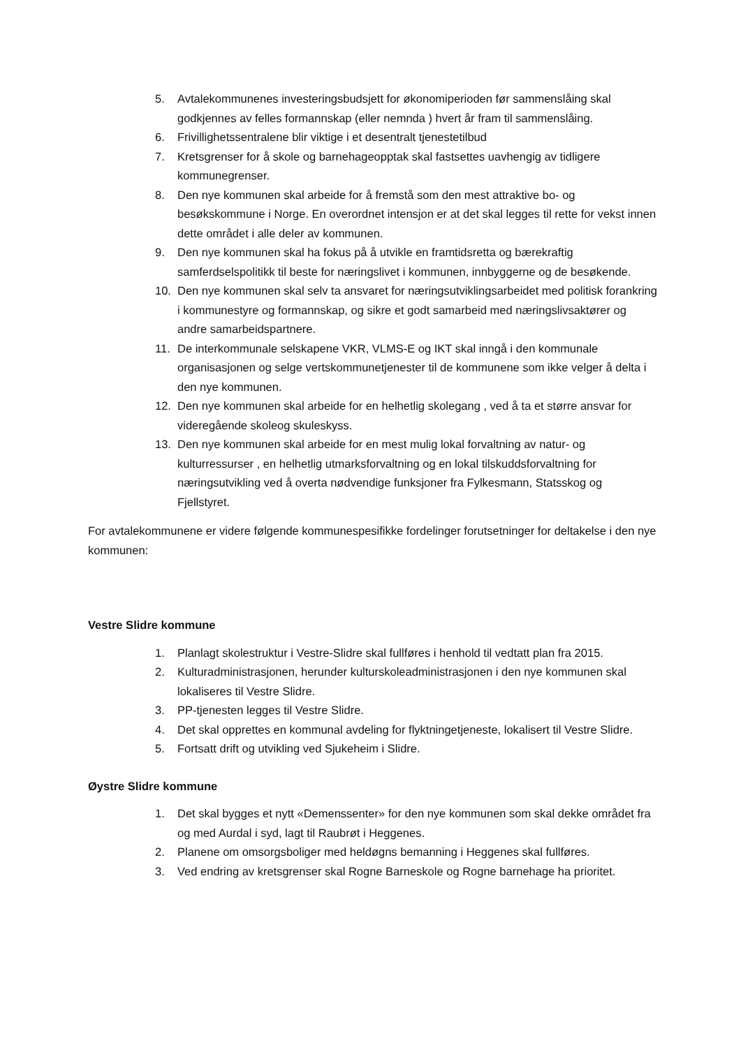5. Avtalekommunenes investeringsbudsjett for økonomiperioden før sammenslåing skal godkjennes av felles formannskap (eller nemnda ) hvert år fram til sammenslåing.
6. Frivillighetssentralene blir viktige i et desentralt tjenestetilbud
7. Kretsgrenser for å skole og barnehageopptak skal fastsettes uavhengig av tidligere kommunegrenser.
8. Den nye kommunen skal arbeide for å fremstå som den mest attraktive bo- og besøkskommune i Norge. En overordnet intensjon er at det skal legges til rette for vekst innen dette området i alle deler av kommunen.
9. Den nye kommunen skal ha fokus på å utvikle en framtidsretta og bærekraftig samferdselspolitikk til beste for næringslivet i kommunen, innbyggerne og de besøkende.
10. Den nye kommunen skal selv ta ansvaret for næringsutviklingsarbeidet med politisk forankring i kommunestyre og formannskap, og sikre et godt samarbeid med næringslivsaktører og andre samarbeidspartnere.
11. De interkommunale selskapene VKR, VLMS-E og IKT skal inngå i den kommunale organisasjonen og selge vertskommunetjenester til de kommunene som ikke velger å delta i den nye kommunen.
12. Den nye kommunen skal arbeide for en helhetlig skolegang , ved å ta et større ansvar for videregående skoleog skuleskyss.
13. Den nye kommunen skal arbeide for en mest mulig lokal forvaltning av natur- og kulturressurser , en helhetlig utmarksforvaltning og en lokal tilskuddsforvaltning for næringsutvikling ved å overta nødvendige funksjoner fra Fylkesmann, Statsskog og Fjellstyret.
For avtalekommunene er videre følgende kommunespesifikke fordelinger forutsetninger for deltakelse i den nye kommunen:
Vestre Slidre kommune
1. Planlagt skolestruktur i Vestre-Slidre skal fullføres i henhold til vedtatt plan fra 2015.
2. Kulturadministrasjonen, herunder kulturskoleadministrasjonen i den nye kommunen skal lokaliseres til Vestre Slidre.
3. PP-tjenesten legges til Vestre Slidre.
4. Det skal opprettes en kommunal avdeling for flyktningetjeneste, lokalisert til Vestre Slidre.
5. Fortsatt drift og utvikling ved Sjukeheim i Slidre.
Øystre Slidre kommune
1. Det skal bygges et nytt «Demenssenter» for den nye kommunen som skal dekke området fra og med Aurdal i syd, lagt til Raubrøt i Heggenes.
2. Planene om omsorgsboliger med heldøgns bemanning i Heggenes skal fullføres.
3. Ved endring av kretsgrenser skal Rogne Barneskole og Rogne barnehage ha prioritet.